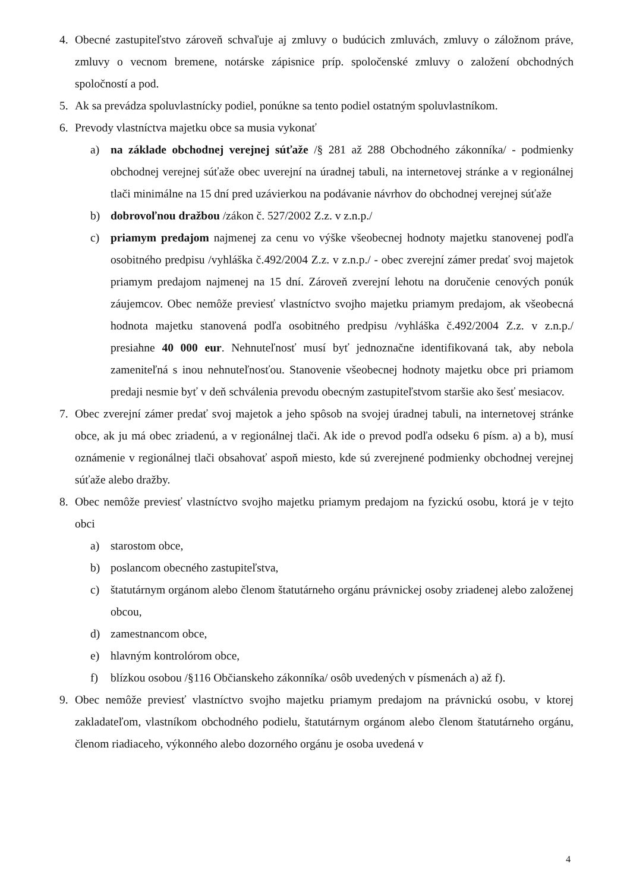4. Obecné zastupiteľstvo zároveň schvaľuje aj zmluvy o budúcich zmluvách, zmluvy o záložnom práve, zmluvy o vecnom bremene, notárske zápisnice príp. spoločenské zmluvy o založení obchodných spoločností a pod.
5. Ak sa prevádza spoluvlastnícky podiel, ponúkne sa tento podiel ostatným spoluvlastníkom.
6. Prevody vlastníctva majetku obce sa musia vykonať
a) na základe obchodnej verejnej súťaže /§ 281 až 288 Obchodného zákonníka/ - podmienky obchodnej verejnej súťaže obec uverejní na úradnej tabuli, na internetovej stránke a v regionálnej tlači minimálne na 15 dní pred uzávierkou na podávanie návrhov do obchodnej verejnej súťaže
b) dobrovoľnou dražbou /zákon č. 527/2002 Z.z. v z.n.p./
c) priamym predajom najmenej za cenu vo výške všeobecnej hodnoty majetku stanovenej podľa osobitného predpisu /vyhláška č.492/2004 Z.z. v z.n.p./ - obec zverejní zámer predať svoj majetok priamym predajom najmenej na 15 dní. Zároveň zverejní lehotu na doručenie cenových ponúk záujemcov. Obec nemôže previesť vlastníctvo svojho majetku priamym predajom, ak všeobecná hodnota majetku stanovená podľa osobitného predpisu /vyhláška č.492/2004 Z.z. v z.n.p./ presiahne 40 000 eur. Nehnuteľnosť musí byť jednoznačne identifikovaná tak, aby nebola zameniteľná s inou nehnuteľnosťou. Stanovenie všeobecnej hodnoty majetku obce pri priamom predaji nesmie byť v deň schválenia prevodu obecným zastupiteľstvom staršie ako šesť mesiacov.
7. Obec zverejní zámer predať svoj majetok a jeho spôsob na svojej úradnej tabuli, na internetovej stránke obce, ak ju má obec zriadenú, a v regionálnej tlači. Ak ide o prevod podľa odseku 6 písm. a) a b), musí oznámenie v regionálnej tlači obsahovať aspoň miesto, kde sú zverejnené podmienky obchodnej verejnej súťaže alebo dražby.
8. Obec nemôže previesť vlastníctvo svojho majetku priamym predajom na fyzickú osobu, ktorá je v tejto obci
a) starostom obce,
b) poslancom obecného zastupiteľstva,
c) štatutárnym orgánom alebo členom štatutárneho orgánu právnickej osoby zriadenej alebo založenej obcou,
d) zamestnancom obce,
e) hlavným kontrolórom obce,
f) blízkou osobou /§116 Občianskeho zákonníka/ osôb uvedených v písmenách a) až f).
9. Obec nemôže previesť vlastníctvo svojho majetku priamym predajom na právnickú osobu, v ktorej zakladateľom, vlastníkom obchodného podielu, štatutárnym orgánom alebo členom štatutárneho orgánu, členom riadiaceho, výkonného alebo dozorného orgánu je osoba uvedená v
4